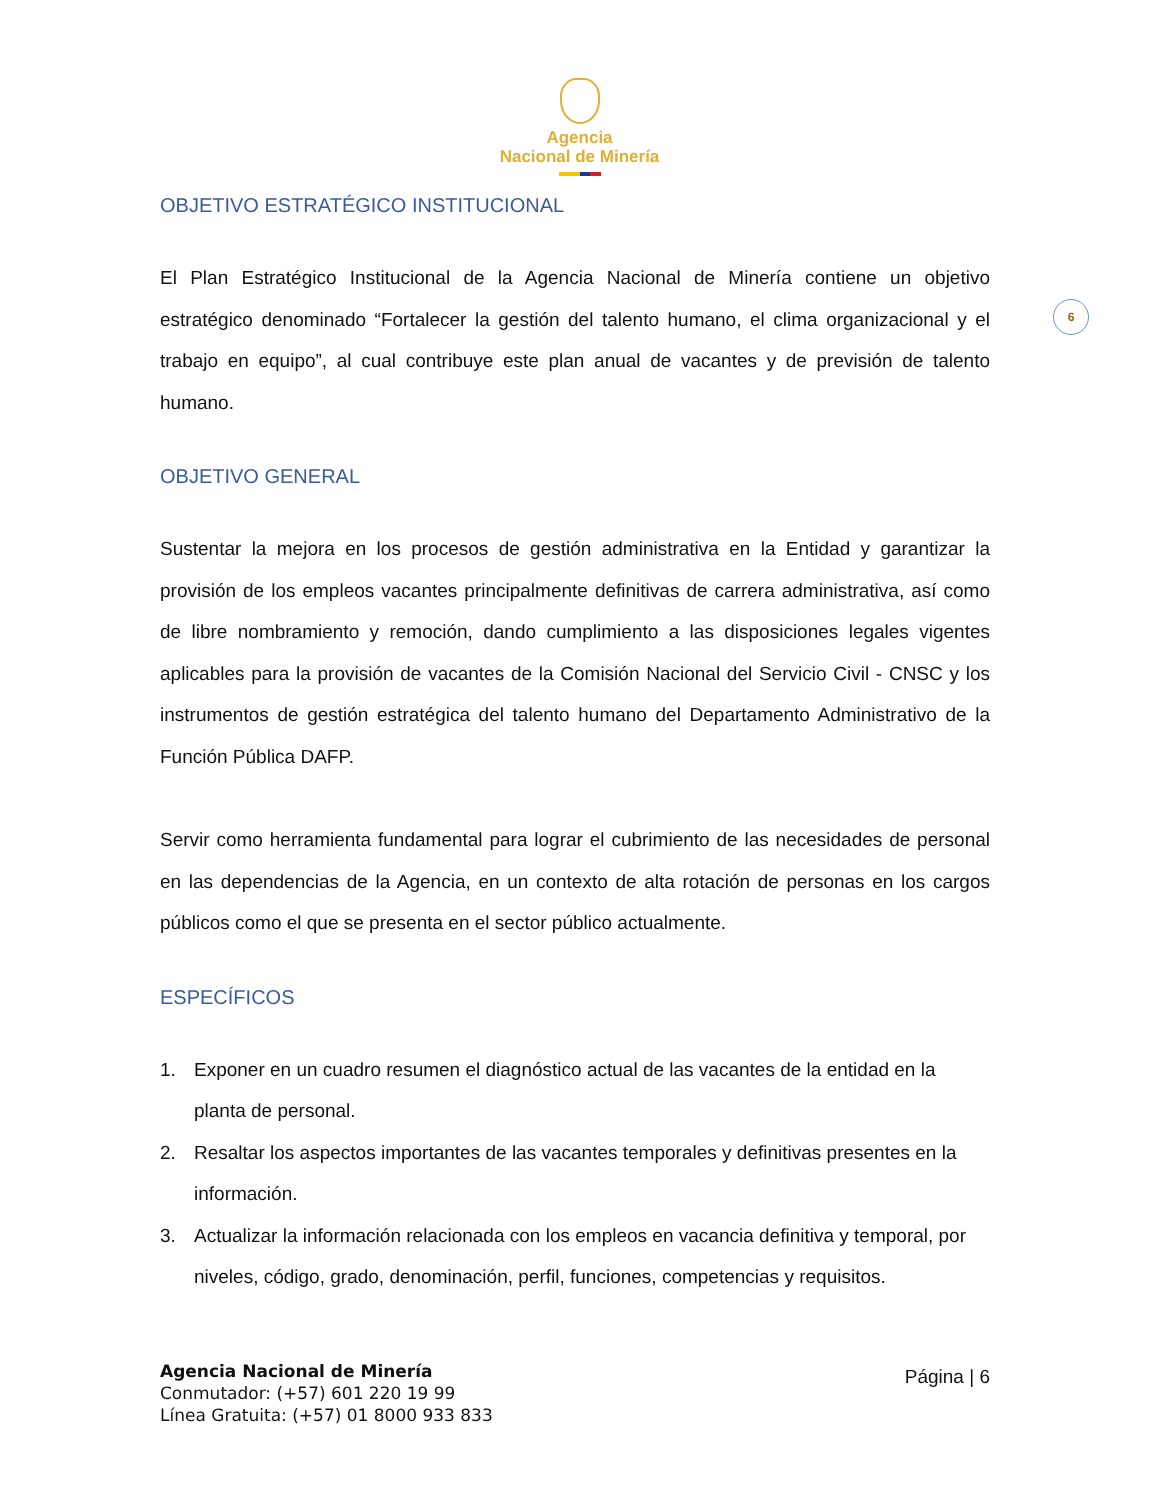Agencia
Nacional de Minería
6
OBJETIVO ESTRATÉGICO INSTITUCIONAL
El Plan Estratégico Institucional de la Agencia Nacional de Minería contiene un objetivo estratégico denominado “Fortalecer la gestión del talento humano, el clima organizacional y el trabajo en equipo”, al cual contribuye este plan anual de vacantes y de previsión de talento humano.
OBJETIVO GENERAL
Sustentar la mejora en los procesos de gestión administrativa en la Entidad y garantizar la provisión de los empleos vacantes principalmente definitivas de carrera administrativa, así como de libre nombramiento y remoción, dando cumplimiento a las disposiciones legales vigentes aplicables para la provisión de vacantes de la Comisión Nacional del Servicio Civil - CNSC y los instrumentos de gestión estratégica del talento humano del Departamento Administrativo de la Función Pública DAFP.
Servir como herramienta fundamental para lograr el cubrimiento de las necesidades de personal en las dependencias de la Agencia, en un contexto de alta rotación de personas en los cargos públicos como el que se presenta en el sector público actualmente.
ESPECÍFICOS
1. Exponer en un cuadro resumen el diagnóstico actual de las vacantes de la entidad en la planta de personal.
2. Resaltar los aspectos importantes de las vacantes temporales y definitivas presentes en la información.
3. Actualizar la información relacionada con los empleos en vacancia definitiva y temporal, por niveles, código, grado, denominación, perfil, funciones, competencias y requisitos.
Agencia Nacional de Minería
Conmutador: (+57) 601 220 19 99
Línea Gratuita: (+57) 01 8000 933 833
Página | 6